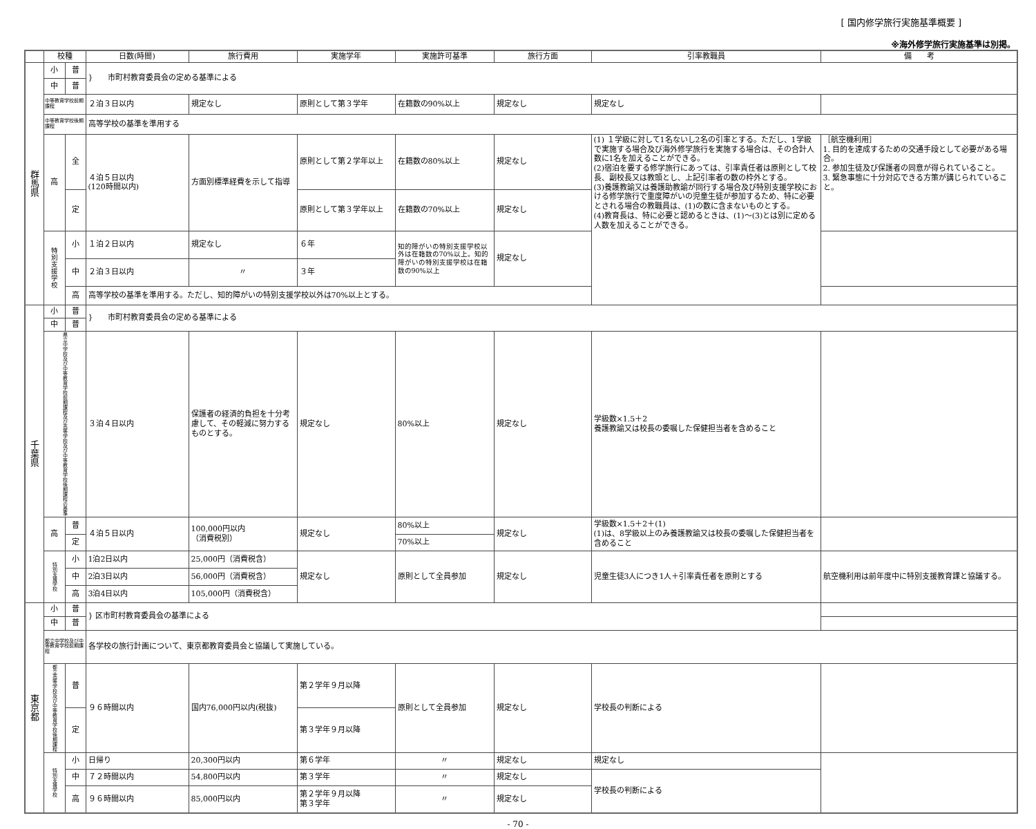[ 国内修学旅行実施基準概要 ]
※海外修学旅行実施基準は別掲。
| | 校種 | | 日数(時間) | 旅行費用 | 実施学年 | 実施許可基準 | 旅行方面 | 引率教職員 | 備 考 |
| --- | --- | --- | --- | --- | --- | --- | --- | --- | --- |
| 群馬県 | 小 | 普 | } 市町村教育委員会の定める基準による | | | | | | |
| | 中 | 普 | | | | | | | |
| | 中等教育学校前期課程 | | ２泊３日以内 | 規定なし | 原則として第３学年 | 在籍数の90%以上 | 規定なし | 規定なし | |
| | 中等教育学校後期課程 | | 高等学校の基準を準用する | | | | | | |
| | 高 | 全 | ４泊５日以内 (120時間以内) | 方面別標準経費を示して指導 | 原則として第２学年以上 | 在籍数の80%以上 | 規定なし | (1) １学級に対して1名ないし2名の引率とする。ただし、1学級で実施する場合及び海外修学旅行を実施する場合は、その合計人数に1名を加えることができる。 (2)宿泊を要する修学旅行にあっては、引率責任者は原則として校長、副校長又は教頭とし、上記引率者の数の枠外とする。 (3)養護教諭又は養護助教諭が同行する場合及び特別支援学校における修学旅行で重度障がいの児童生徒が参加するため、特に必要とされる場合の教職員は、(1)の数に含まないものとする。 (4)教育長は、特に必要と認めるときは、(1)～(3)とは別に定める人数を加えることができる。 | ［航空機利用］ 1. 目的を達成するための交通手段として必要がある場合。 2. 参加生徒及び保護者の同意が得られていること。 3. 緊急事態に十分対応できる方策が講じられていること。 |
| | | 定 | | | 原則として第３学年以上 | 在籍数の70%以上 | 規定なし | | |
| | 特別支援学校 | 小 | １泊２日以内 | 規定なし | ６年 | 知的障がいの特別支援学校以外は在籍数の70%以上。知的障がいの特別支援学校は在籍数の90%以上 | 規定なし | | |
| | | 中 | ２泊３日以内 | 〃 | ３年 | | | | |
| | | 高 | 高等学校の基準を準用する。ただし、知的障がいの特別支援学校以外は70%以上とする。 | | | | | | |
| 千葉県 | 小 | 普 | } 市町村教育委員会の定める基準による | | | | | | |
| | 中 | 普 | | | | | | | |
| | 県立中学校及び中等教育学校前期課程及び高等学校及び中等教育学校後期課程の基準 | | ３泊４日以内 | 保護者の経済的負担を十分考慮して、その軽減に努力するものとする。 | 規定なし | 80%以上 | 規定なし | 学級数×1.5＋2 養護教諭又は校長の委嘱した保健担当者を含めること | |
| | 高 | 普 | ４泊５日以内 | 100,000円以内 （消費税別） | 規定なし | 80%以上 | 規定なし | 学級数×1.5＋2＋(1) (1)は、8学級以上のみ養護教諭又は校長の委嘱した保健担当者を含めること | |
| | | 定 | | | | 70%以上 | | | |
| | 特別支援学校 | 小 | 1泊2日以内 | 25,000円（消費税含） | 規定なし | 原則として全員参加 | 規定なし | 児童生徒3人につき1人＋引率責任者を原則とする | 航空機利用は前年度中に特別支援教育課と協議する。 |
| | | 中 | 2泊3日以内 | 56,000円（消費税含） | | | | | |
| | | 高 | 3泊4日以内 | 105,000円（消費税含） | | | | | |
| 東京都 | 小 | 普 | } 区市町村教育委員会の基準による | | | | | | |
| | 中 | 普 | | | | | | | |
| | 都立中学校及び中等教育学校前期課程 | | 各学校の旅行計画について、東京都教育委員会と協議して実施している。 | | | | | | |
| | 都立高等学校及び中等教育学校後期課程 | 普 | ９６時間以内 | 国内76,000円以内(税抜) | 第２学年９月以降 | 原則として全員参加 | 規定なし | 学校長の判断による | |
| | | 定 | | | 第３学年９月以降 | | | | |
| | 特別支援学校 | 小 | 日帰り | 20,300円以内 | 第６学年 | 〃 | 規定なし | 規定なし | |
| | | 中 | ７２時間以内 | 54,800円以内 | 第３学年 | 〃 | 規定なし | 学校長の判断による | |
| | | 高 | ９６時間以内 | 85,000円以内 | 第２学年９月以降 第３学年 | 〃 | 規定なし | | |
- 70 -